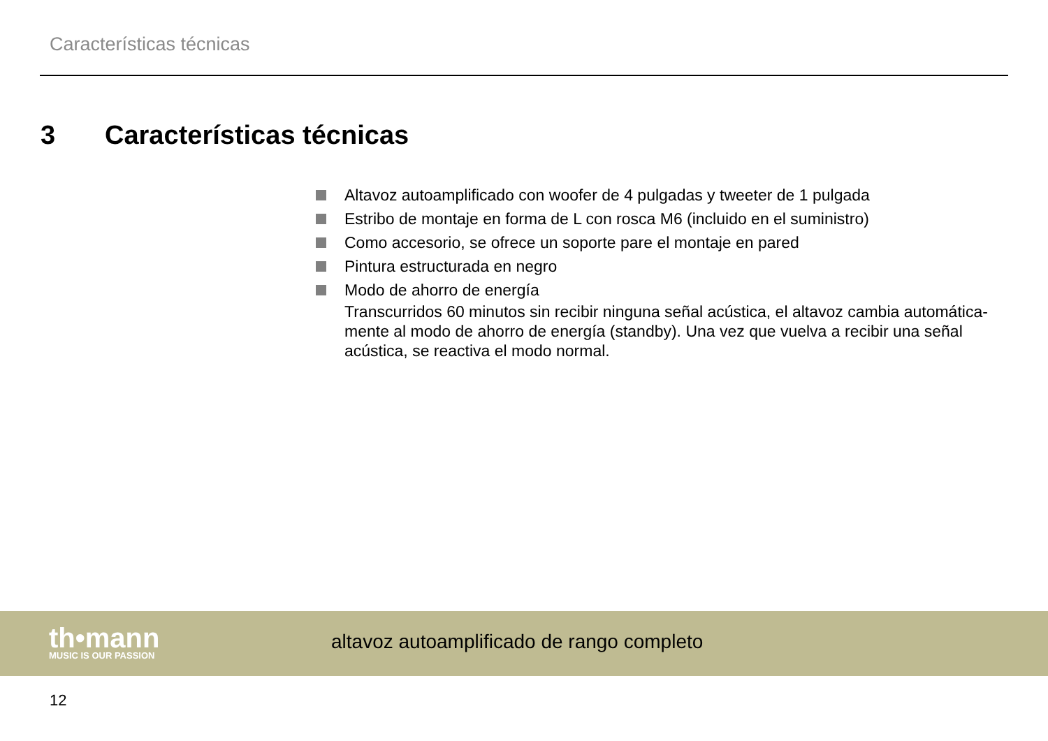Características técnicas
3 Características técnicas
Altavoz autoamplificado con woofer de 4 pulgadas y tweeter de 1 pulgada
Estribo de montaje en forma de L con rosca M6 (incluido en el suministro)
Como accesorio, se ofrece un soporte pare el montaje en pared
Pintura estructurada en negro
Modo de ahorro de energía
Transcurridos 60 minutos sin recibir ninguna señal acústica, el altavoz cambia automática-mente al modo de ahorro de energía (standby). Una vez que vuelva a recibir una señal acústica, se reactiva el modo normal.
th•mann
MUSIC IS OUR PASSION
altavoz autoamplificado de rango completo
12